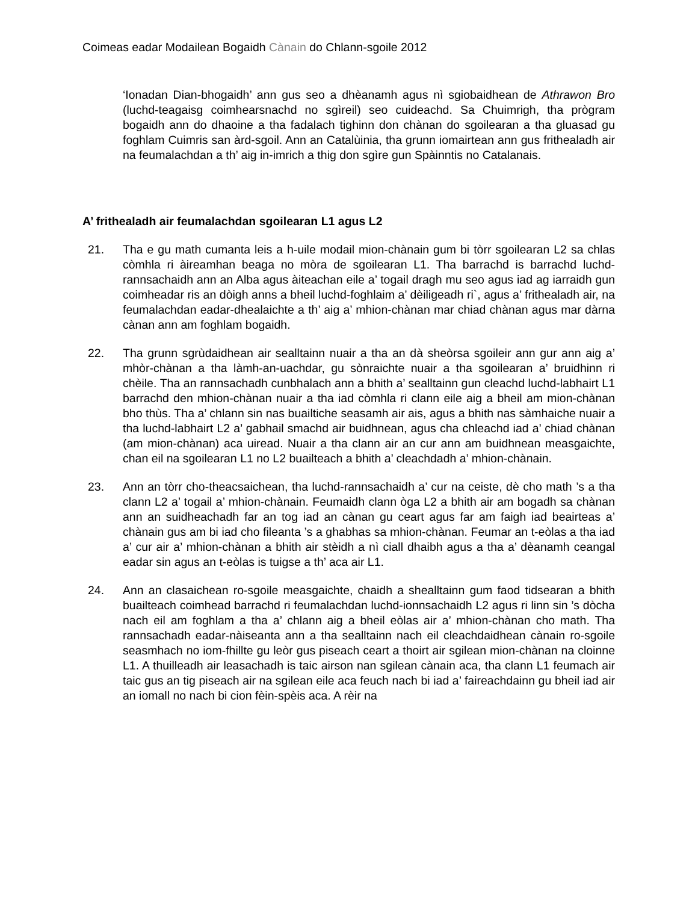Coimeas eadar Modailean Bogaidh Cànain do Chlann-sgoile 2012
‘Ionadan Dian-bhogaidh’ ann gus seo a dhèanamh agus nì sgiobaidhean de Athrawon Bro (luchd-teagaisg coimhearsnachd no sgìreil) seo cuideachd. Sa Chuimrigh, tha prògram bogaidh ann do dhaoine a tha fadalach tighinn don chànan do sgoilearan a tha gluasad gu foghlam Cuimris san àrd-sgoil. Ann an Catalùinia, tha grunn iomairtean ann gus frithealadh air na feumalachdan a th’ aig in-imrich a thig don sgìre gun Spàinntis no Catalanais.
A’ frithealadh air feumalachdan sgoilearan L1 agus L2
21. Tha e gu math cumanta leis a h-uile modail mion-chànain gum bi tòrr sgoilearan L2 sa chlas còmhla ri àireamhan beaga no mòra de sgoilearan L1. Tha barrachd is barrachd luchd-rannsachaidh ann an Alba agus àiteachan eile a’ togail dragh mu seo agus iad ag iarraidh gun coimheadar ris an dòigh anns a bheil luchd-foghlaim a’ dèiligeadh ri`, agus a’ frithealadh air, na feumalachdan eadar-dhealaichte a th’ aig a’ mhion-chànan mar chiad chànan agus mar dàrna cànan ann am foghlam bogaidh.
22. Tha grunn sgrùdaidhean air sealltainn nuair a tha an dà sheòrsa sgoileir ann gur ann aig a’ mhòr-chànan a tha làmh-an-uachdar, gu sònraichte nuair a tha sgoilearan a’ bruidhinn ri chèile. Tha an rannsachadh cunbhalach ann a bhith a’ sealltainn gun cleachd luchd-labhairt L1 barrachd den mhion-chànan nuair a tha iad còmhla ri clann eile aig a bheil am mion-chànan bho thùs. Tha a’ chlann sin nas buailtiche seasamh air ais, agus a bhith nas sàmhaiche nuair a tha luchd-labhairt L2 a’ gabhail smachd air buidhnean, agus cha chleachd iad a’ chiad chànan (am mion-chànan) aca uiread. Nuair a tha clann air an cur ann am buidhnean measgaichte, chan eil na sgoilearan L1 no L2 buailteach a bhith a’ cleachdadh a’ mhion-chànain.
23. Ann an tòrr cho-theacsaichean, tha luchd-rannsachaidh a’ cur na ceiste, dè cho math ’s a tha clann L2 a’ togail a’ mhion-chànain. Feumaidh clann òga L2 a bhith air am bogadh sa chànan ann an suidheachadh far an tog iad an cànan gu ceart agus far am faigh iad beairteas a’ chànain gus am bi iad cho fileanta ’s a ghabhas sa mhion-chànan. Feumar an t-eòlas a tha iad a’ cur air a’ mhion-chànan a bhith air stèidh a nì ciall dhaibh agus a tha a’ dèanamh ceangal eadar sin agus an t-eòlas is tuigse a th’ aca air L1.
24. Ann an clasaichean ro-sgoile measgaichte, chaidh a shealltainn gum faod tidsearan a bhith buailteach coimhead barrachd ri feumalachdan luchd-ionnsachaidh L2 agus ri linn sin ’s dòcha nach eil am foghlam a tha a’ chlann aig a bheil eòlas air a’ mhion-chànan cho math. Tha rannsachadh eadar-nàiseanta ann a tha sealltainn nach eil cleachdaidhean cànain ro-sgoile seasmhach no iom-fhillte gu leòr gus piseach ceart a thoirt air sgilean mion-chànan na cloinne L1. A thuilleadh air leasachadh is taic airson nan sgilean cànain aca, tha clann L1 feumach air taic gus an tig piseach air na sgilean eile aca feuch nach bi iad a’ faireachdainn gu bheil iad air an iomall no nach bi cion fèin-spèis aca. A rèir na